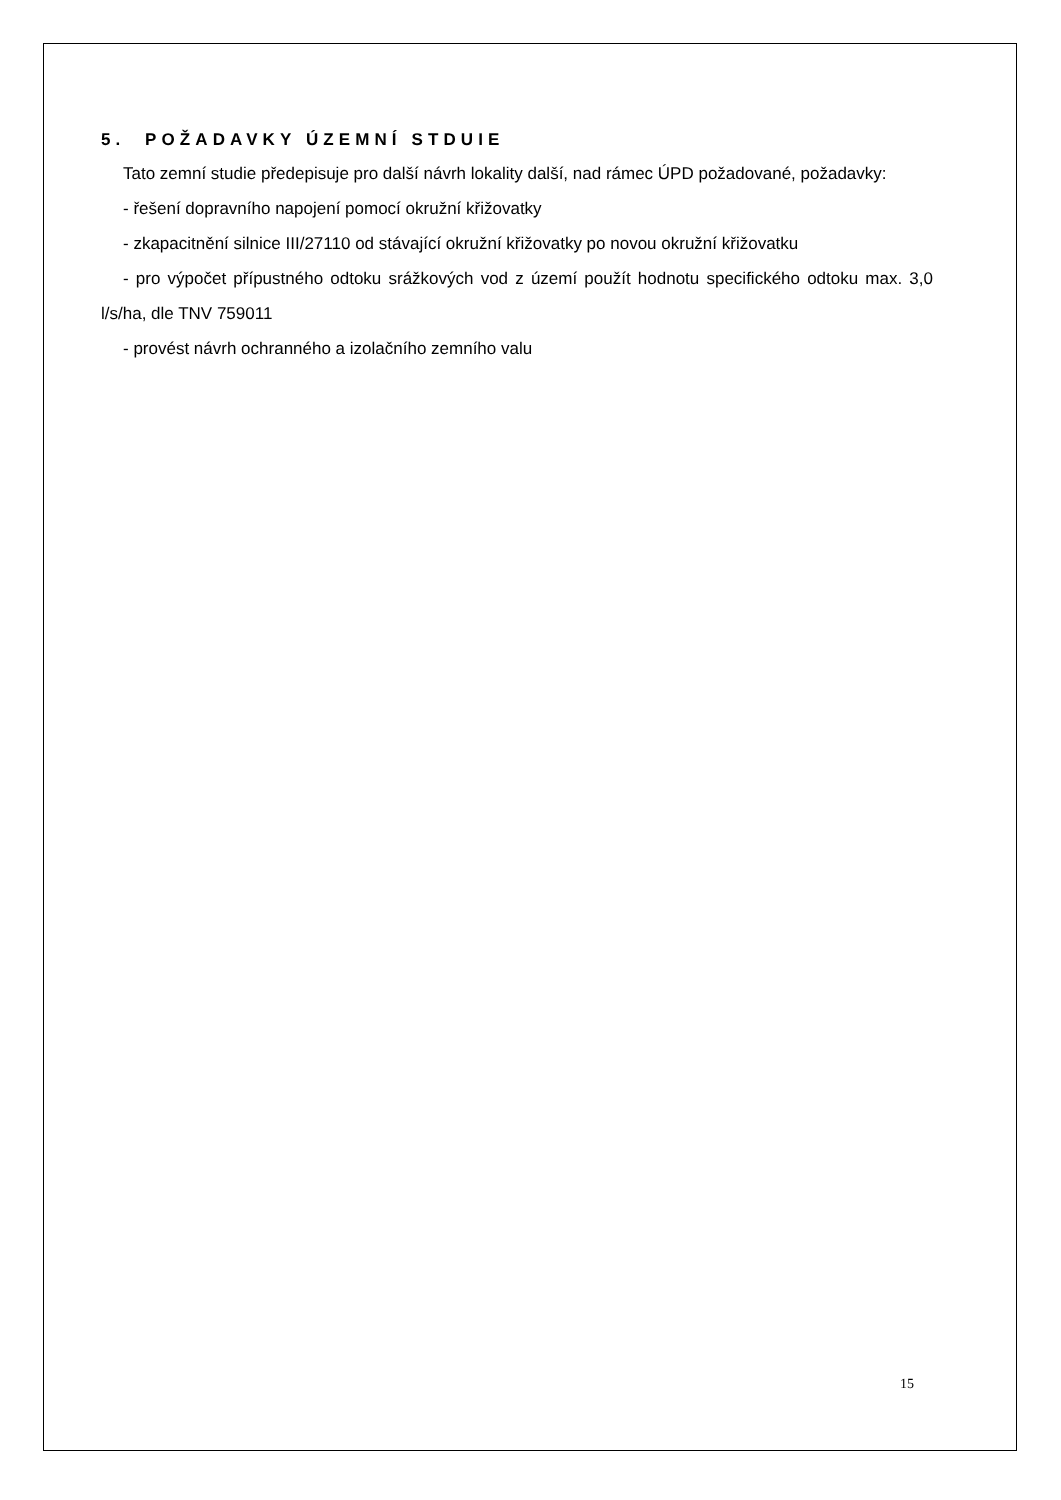5. POŽADAVKY ÚZEMNÍ STDUIE
Tato zemní studie předepisuje pro další návrh lokality další, nad rámec ÚPD požadované, požadavky:
- řešení dopravního napojení pomocí okružní křižovatky
- zkapacitnění silnice III/27110 od stávající okružní křižovatky po novou okružní křižovatku
- pro výpočet přípustného odtoku srážkových vod z území použít hodnotu specifického odtoku max. 3,0 l/s/ha, dle TNV 759011
- provést návrh ochranného a izolačního zemního valu
15